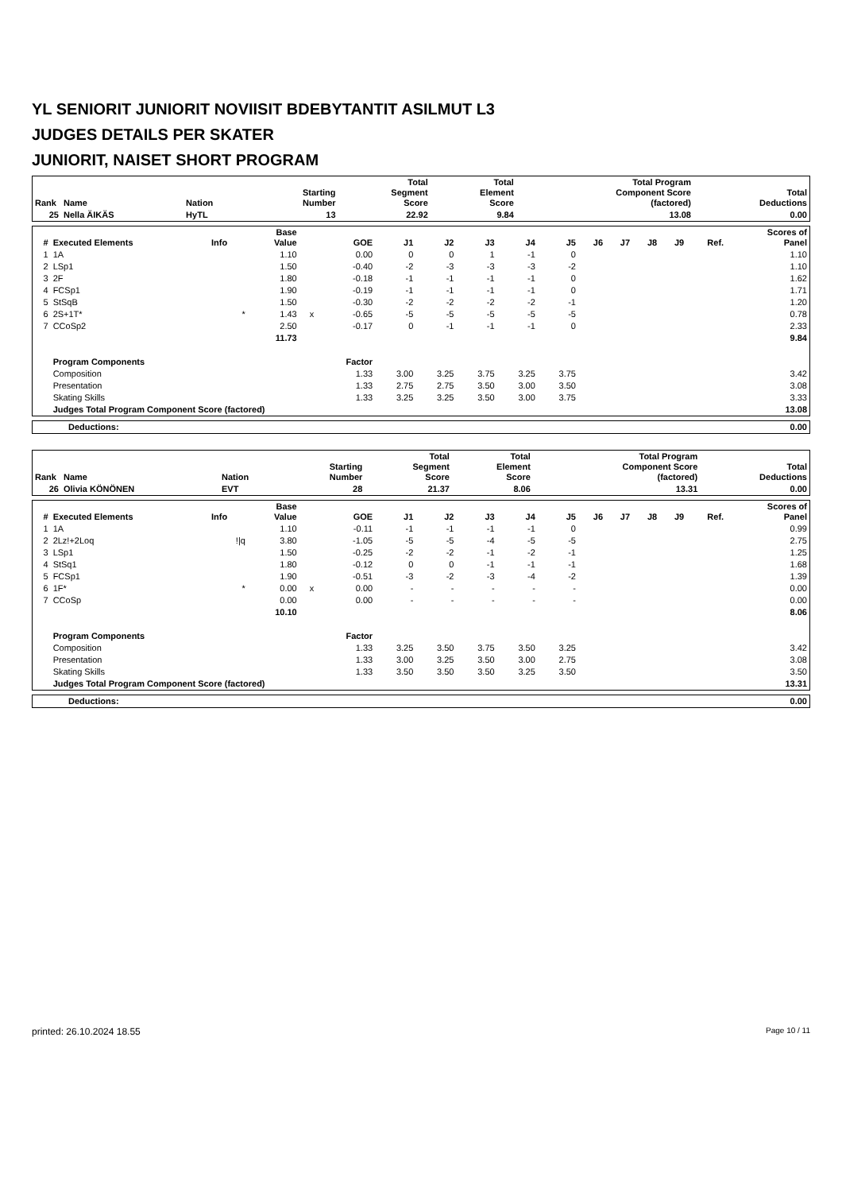YL SENIORIT JUNIORIT NOVIISIT BDEBYTANTIT ASILMUT L3
JUDGES DETAILS PER SKATER
JUNIORIT, NAISET SHORT PROGRAM
| Rank | Name | Nation | Starting Number | Total Segment Score | Total Element Score | Total Program Component Score (factored) | Total Deductions |
| --- | --- | --- | --- | --- | --- | --- | --- |
| 25 | Nella ÄIKÄS | HyTL | 13 | 22.92 | 9.84 | 13.08 | 0.00 |
| # | Executed Elements | Info | Base Value | | GOE | J1 | J2 | J3 | J4 | J5 | J6 | J7 | J8 | J9 | Ref. | Scores of Panel |
| --- | --- | --- | --- | --- | --- | --- | --- | --- | --- | --- | --- | --- | --- | --- | --- | --- |
| 1 | 1A | | 1.10 | | 0.00 | 0 | 0 | 1 | -1 | 0 | | | | | | 1.10 |
| 2 | LSp1 | | 1.50 | | -0.40 | -2 | -3 | -3 | -3 | -2 | | | | | | 1.10 |
| 3 | 2F | | 1.80 | | -0.18 | -1 | -1 | -1 | -1 | 0 | | | | | | 1.62 |
| 4 | FCSp1 | | 1.90 | | -0.19 | -1 | -1 | -1 | -1 | 0 | | | | | | 1.71 |
| 5 | StSqB | | 1.50 | | -0.30 | -2 | -2 | -2 | -2 | -1 | | | | | | 1.20 |
| 6 | 2S+1T* | * | 1.43 | x | -0.65 | -5 | -5 | -5 | -5 | -5 | | | | | | 0.78 |
| 7 | CCoSp2 | | 2.50 | | -0.17 | 0 | -1 | -1 | -1 | 0 | | | | | | 2.33 |
| | | | 11.73 | | | | | | | | | | | | | 9.84 |
| | Program Components | | | | Factor | | | | | | | | | | | |
| | Composition | | | | 1.33 | 3.00 | 3.25 | 3.75 | 3.25 | 3.75 | | | | | | 3.42 |
| | Presentation | | | | 1.33 | 2.75 | 2.75 | 3.50 | 3.00 | 3.50 | | | | | | 3.08 |
| | Skating Skills | | | | 1.33 | 3.25 | 3.25 | 3.50 | 3.00 | 3.75 | | | | | | 3.33 |
| | Judges Total Program Component Score (factored) | | | | | | | | | | | | | | | 13.08 |
| Deductions: | 0.00 |
| Rank | Name | Nation | Starting Number | Total Segment Score | Total Element Score | Total Program Component Score (factored) | Total Deductions |
| --- | --- | --- | --- | --- | --- | --- | --- |
| 26 | Olivia KÖNÖNEN | EVT | 28 | 21.37 | 8.06 | 13.31 | 0.00 |
| # | Executed Elements | Info | Base Value | | GOE | J1 | J2 | J3 | J4 | J5 | J6 | J7 | J8 | J9 | Ref. | Scores of Panel |
| --- | --- | --- | --- | --- | --- | --- | --- | --- | --- | --- | --- | --- | --- | --- | --- | --- |
| 1 | 1A | | 1.10 | | -0.11 | -1 | -1 | -1 | -1 | 0 | | | | | | 0.99 |
| 2 | 2Lz!+2Loq | !/q | 3.80 | | -1.05 | -5 | -5 | -4 | -5 | -5 | | | | | | 2.75 |
| 3 | LSp1 | | 1.50 | | -0.25 | -2 | -2 | -1 | -2 | -1 | | | | | | 1.25 |
| 4 | StSq1 | | 1.80 | | -0.12 | 0 | 0 | -1 | -1 | -1 | | | | | | 1.68 |
| 5 | FCSp1 | | 1.90 | | -0.51 | -3 | -2 | -3 | -4 | -2 | | | | | | 1.39 |
| 6 | 1F* | * | 0.00 | x | 0.00 | - | - | - | - | - | | | | | | 0.00 |
| 7 | CCoSp | | 0.00 | | 0.00 | - | - | - | - | - | | | | | | 0.00 |
| | | | 10.10 | | | | | | | | | | | | | 8.06 |
| | Program Components | | | | Factor | | | | | | | | | | | |
| | Composition | | | | 1.33 | 3.25 | 3.50 | 3.75 | 3.50 | 3.25 | | | | | | 3.42 |
| | Presentation | | | | 1.33 | 3.00 | 3.25 | 3.50 | 3.00 | 2.75 | | | | | | 3.08 |
| | Skating Skills | | | | 1.33 | 3.50 | 3.50 | 3.50 | 3.25 | 3.50 | | | | | | 3.50 |
| | Judges Total Program Component Score (factored) | | | | | | | | | | | | | | | 13.31 |
| Deductions: | 0.00 |
printed: 26.10.2024 18.55 Page 10 / 11